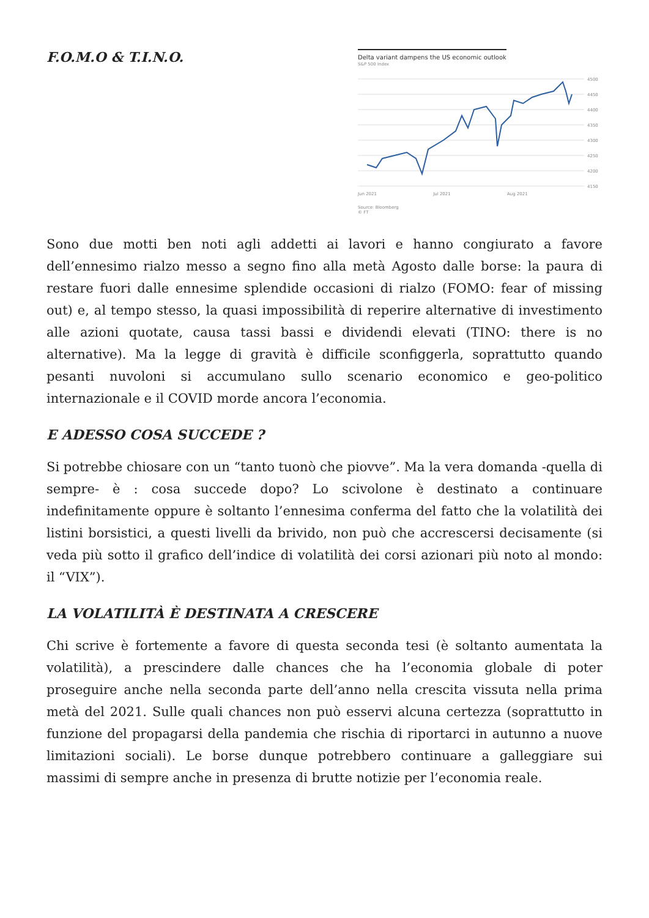F.O.M.O & T.I.N.O.
Delta variant dampens the US economic outlook
S&P 500 Index
4500
4450
4400
4350
4300
4250
4200
4150
Jun 2021 Jul 2021 Aug 2021
Source: Bloomberg
© FT
Sono due motti ben noti agli addetti ai lavori e hanno congiurato a favore dell’ennesimo rialzo messo a segno fino alla metà Agosto dalle borse: la paura di restare fuori dalle ennesime splendide occasioni di rialzo (FOMO: fear of missing out) e, al tempo stesso, la quasi impossibilità di reperire alternative di investimento alle azioni quotate, causa tassi bassi e dividendi elevati (TINO: there is no alternative). Ma la legge di gravità è difficile sconfiggerla, soprattutto quando pesanti nuvoloni si accumulano sullo scenario economico e geo-politico internazionale e il COVID morde ancora l’economia.
E ADESSO COSA SUCCEDE ?
Si potrebbe chiosare con un “tanto tuonò che piovve”. Ma la vera domanda -quella di sempre- è : cosa succede dopo? Lo scivolone è destinato a continuare indefinitamente oppure è soltanto l’ennesima conferma del fatto che la volatilità dei listini borsistici, a questi livelli da brivido, non può che accrescersi decisamente (si veda più sotto il grafico dell’indice di volatilità dei corsi azionari più noto al mondo: il “VIX”).
LA VOLATILITÀ È DESTINATA A CRESCERE
Chi scrive è fortemente a favore di questa seconda tesi (è soltanto aumentata la volatilità), a prescindere dalle chances che ha l’economia globale di poter proseguire anche nella seconda parte dell’anno nella crescita vissuta nella prima metà del 2021. Sulle quali chances non può esservi alcuna certezza (soprattutto in funzione del propagarsi della pandemia che rischia di riportarci in autunno a nuove limitazioni sociali). Le borse dunque potrebbero continuare a galleggiare sui massimi di sempre anche in presenza di brutte notizie per l’economia reale.